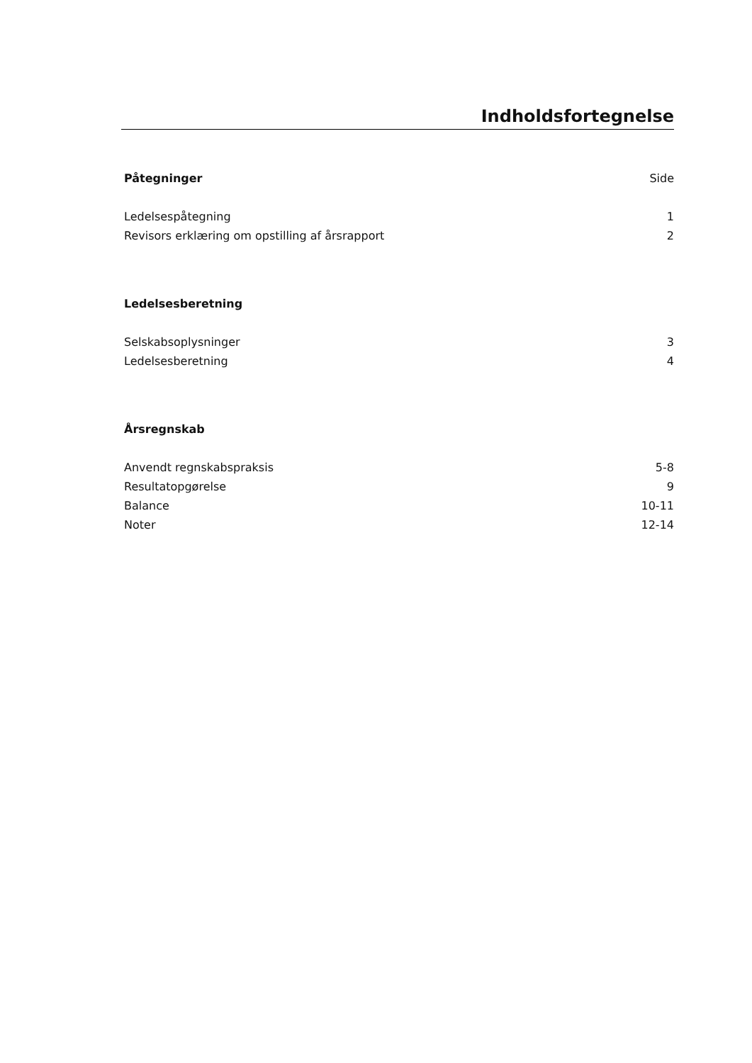Indholdsfortegnelse
Påtegninger Side
Ledelsespåtegning 1
Revisors erklæring om opstilling af årsrapport 2
Ledelsesberetning
Selskabsoplysninger 3
Ledelsesberetning 4
Årsregnskab
Anvendt regnskabspraksis 5-8
Resultatopgørelse 9
Balance 10-11
Noter 12-14